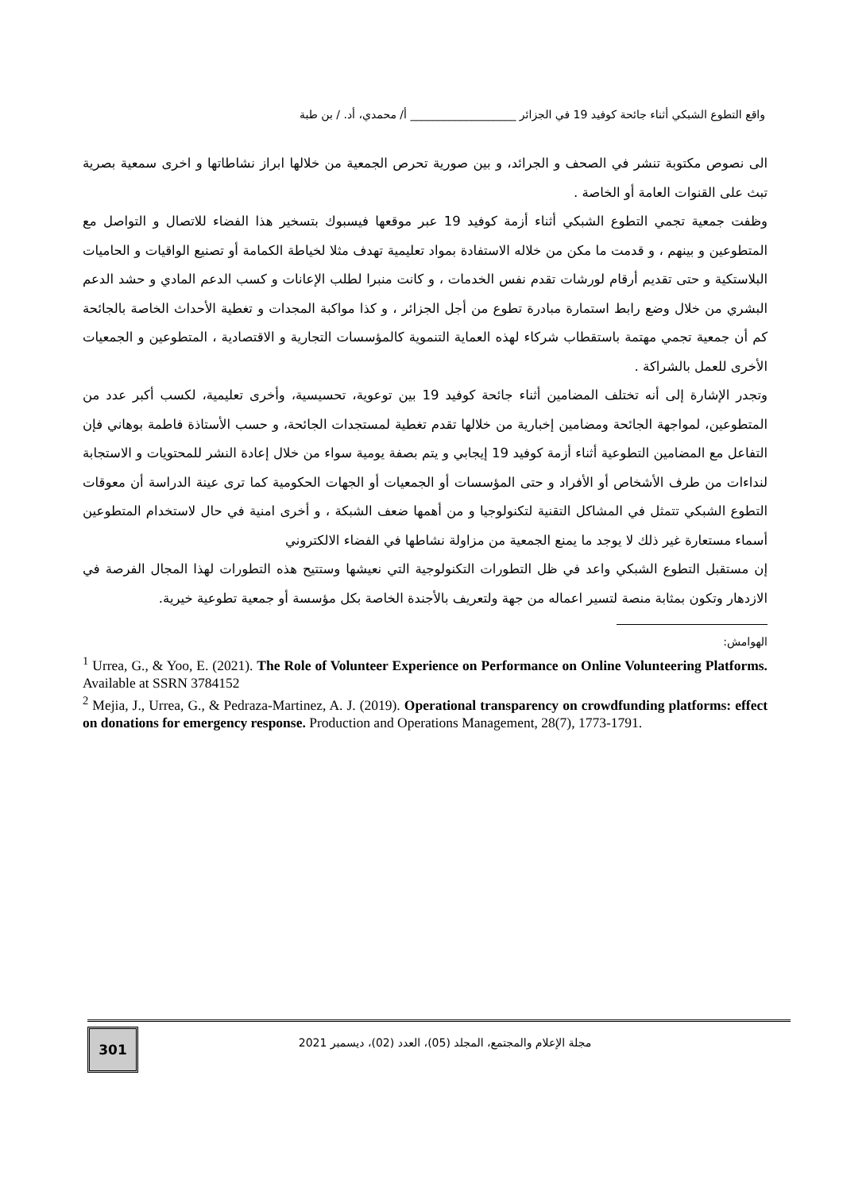واقع التطوع الشبكي أثناء جائحة كوفيد 19 في الجزائر ___________________ أ/ محمدي، أد. / بن طبة
الى نصوص مكتوبة تنشر في الصحف و الجرائد، و بين صورية تحرص الجمعية من خلالها ابراز نشاطاتها و اخرى سمعية بصرية تبث على القنوات العامة أو الخاصة .
وظفت جمعية تجمي التطوع الشبكي أثناء أزمة كوفيد 19 عبر موقعها فيسبوك بتسخير هذا الفضاء للاتصال و التواصل مع المتطوعين و بينهم ، و قدمت ما مكن من خلاله الاستفادة بمواد تعليمية تهدف مثلا لخياطة الكمامة أو تصنيع الواقيات و الحاميات البلاستكية و حتى تقديم أرقام لورشات تقدم نفس الخدمات ، و كانت منبرا لطلب الإعانات و كسب الدعم المادي و حشد الدعم البشري من خلال وضع رابط استمارة مبادرة تطوع من أجل الجزائر ، و كذا مواكبة المجدات و تغطية الأحداث الخاصة بالجائحة كم أن جمعية تجمي مهتمة باستقطاب شركاء لهذه العماية التنموية كالمؤسسات التجارية و الاقتصادية ، المتطوعين و الجمعيات الأخرى للعمل بالشراكة .
وتجدر الإشارة إلى أنه تختلف المضامين أثناء جائحة كوفيد 19 بين توعوية، تحسيسية، وأخرى تعليمية، لكسب أكبر عدد من المتطوعين، لمواجهة الجائحة ومضامين إخبارية من خلالها تقدم تغطية لمستجدات الجائحة، و حسب الأستاذة فاطمة بوهاني فإن التفاعل مع المضامين التطوعية أثناء أزمة كوفيد 19 إيجابي و يتم بصفة يومية سواء من خلال إعادة النشر للمحتويات و الاستجابة لنداءات من طرف الأشخاص أو الأفراد و حتى المؤسسات أو الجمعيات أو الجهات الحكومية كما ترى عينة الدراسة أن معوقات التطوع الشبكي تتمثل في المشاكل التقنية لتكنولوجيا و من أهمها ضعف الشبكة ، و أخرى امنية في حال لاستخدام المتطوعين أسماء مستعارة غير ذلك لا يوجد ما يمنع الجمعية من مزاولة نشاطها في الفضاء الالكتروني
إن مستقبل التطوع الشبكي واعد في ظل التطورات التكنولوجية التي نعيشها وستتيح هذه التطورات لهذا المجال الفرصة في الازدهار وتكون بمثابة منصة لتسير اعماله من جهة ولتعريف بالأجندة الخاصة بكل مؤسسة أو جمعية تطوعية خيرية.
الهوامش:
<sup>1</sup> Urrea, G., & Yoo, E. (2021). The Role of Volunteer Experience on Performance on Online Volunteering Platforms. Available at SSRN 3784152
<sup>2</sup> Mejia, J., Urrea, G., & Pedraza-Martinez, A. J. (2019). Operational transparency on crowdfunding platforms: effect on donations for emergency response. Production and Operations Management, 28(7), 1773-1791.
301 مجلة الإعلام والمجتمع، المجلد (05)، العدد (02)، ديسمبر 2021